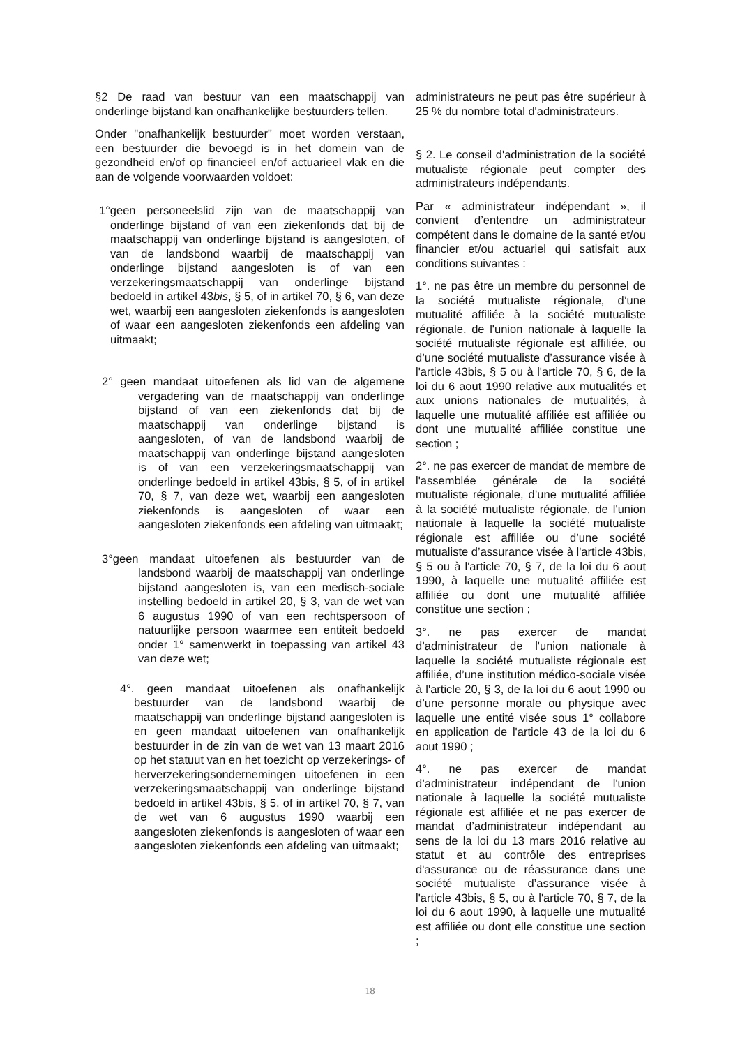§2 De raad van bestuur van een maatschappij van onderlinge bijstand kan onafhankelijke bestuurders tellen.
Onder "onafhankelijk bestuurder" moet worden verstaan, een bestuurder die bevoegd is in het domein van de gezondheid en/of op financieel en/of actuarieel vlak en die aan de volgende voorwaarden voldoet:
1°geen personeelslid zijn van de maatschappij van onderlinge bijstand of van een ziekenfonds dat bij de maatschappij van onderlinge bijstand is aangesloten, of van de landsbond waarbij de maatschappij van onderlinge bijstand aangesloten is of van een verzekeringsmaatschappij van onderlinge bijstand bedoeld in artikel 43bis, § 5, of in artikel 70, § 6, van deze wet, waarbij een aangesloten ziekenfonds is aangesloten of waar een aangesloten ziekenfonds een afdeling van uitmaakt;
2° geen mandaat uitoefenen als lid van de algemene vergadering van de maatschappij van onderlinge bijstand of van een ziekenfonds dat bij de maatschappij van onderlinge bijstand is aangesloten, of van de landsbond waarbij de maatschappij van onderlinge bijstand aangesloten is of van een verzekeringsmaatschappij van onderlinge bedoeld in artikel 43bis, § 5, of in artikel 70, § 7, van deze wet, waarbij een aangesloten ziekenfonds is aangesloten of waar een aangesloten ziekenfonds een afdeling van uitmaakt;
3°geen mandaat uitoefenen als bestuurder van de landsbond waarbij de maatschappij van onderlinge bijstand aangesloten is, van een medisch-sociale instelling bedoeld in artikel 20, § 3, van de wet van 6 augustus 1990 of van een rechtspersoon of natuurlijke persoon waarmee een entiteit bedoeld onder 1° samenwerkt in toepassing van artikel 43 van deze wet;
4°. geen mandaat uitoefenen als onafhankelijk bestuurder van de landsbond waarbij de maatschappij van onderlinge bijstand aangesloten is en geen mandaat uitoefenen van onafhankelijk bestuurder in de zin van de wet van 13 maart 2016 op het statuut van en het toezicht op verzekerings- of herverzekeringsondernemingen uitoefenen in een verzekeringsmaatschappij van onderlinge bijstand bedoeld in artikel 43bis, § 5, of in artikel 70, § 7, van de wet van 6 augustus 1990 waarbij een aangesloten ziekenfonds is aangesloten of waar een aangesloten ziekenfonds een afdeling van uitmaakt;
administrateurs ne peut pas être supérieur à 25 % du nombre total d'administrateurs.
§ 2. Le conseil d'administration de la société mutualiste régionale peut compter des administrateurs indépendants.
Par « administrateur indépendant », il convient d’entendre un administrateur compétent dans le domaine de la santé et/ou financier et/ou actuariel qui satisfait aux conditions suivantes :
1°. ne pas être un membre du personnel de la société mutualiste régionale, d’une mutualité affiliée à la société mutualiste régionale, de l'union nationale à laquelle la société mutualiste régionale est affiliée, ou d’une société mutualiste d’assurance visée à l'article 43bis, § 5 ou à l'article 70, § 6, de la loi du 6 aout 1990 relative aux mutualités et aux unions nationales de mutualités, à laquelle une mutualité affiliée est affiliée ou dont une mutualité affiliée constitue une section ;
2°. ne pas exercer de mandat de membre de l'assemblée générale de la société mutualiste régionale, d’une mutualité affiliée à la société mutualiste régionale, de l'union nationale à laquelle la société mutualiste régionale est affiliée ou d’une société mutualiste d’assurance visée à l'article 43bis, § 5 ou à l'article 70, § 7, de la loi du 6 aout 1990, à laquelle une mutualité affiliée est affiliée ou dont une mutualité affiliée constitue une section ;
3°. ne pas exercer de mandat d’administrateur de l'union nationale à laquelle la société mutualiste régionale est affiliée, d’une institution médico-sociale visée à l'article 20, § 3, de la loi du 6 aout 1990 ou d’une personne morale ou physique avec laquelle une entité visée sous 1° collabore en application de l'article 43 de la loi du 6 aout 1990 ;
4°. ne pas exercer de mandat d’administrateur indépendant de l'union nationale à laquelle la société mutualiste régionale est affiliée et ne pas exercer de mandat d’administrateur indépendant au sens de la loi du 13 mars 2016 relative au statut et au contrôle des entreprises d'assurance ou de réassurance dans une société mutualiste d’assurance visée à l'article 43bis, § 5, ou à l'article 70, § 7, de la loi du 6 aout 1990, à laquelle une mutualité est affiliée ou dont elle constitue une section ;
18